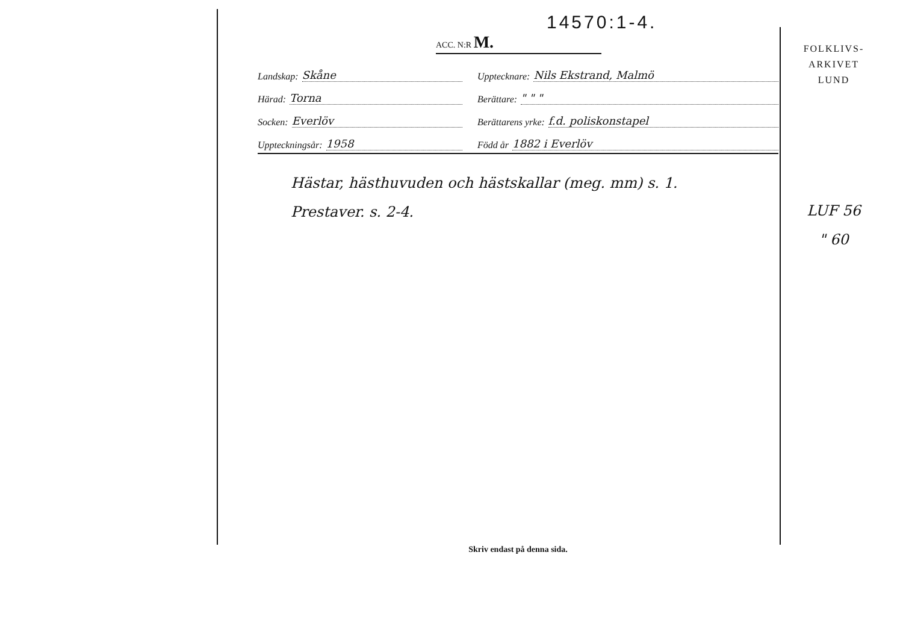14570:1-4.
ACC. N:R M.
Landskap: Skåne
Upptecknare: Nils Ekstrand, Malmö
Härad: Torna
Berättare: " " "
Socken: Everlöv
Berättarens yrke: f.d. poliskonstapel
Uppteckningsår: 1958
Född år 1882 i Everlöv
Hästar, hästhuvuden och hästskallar (meg. mm) s. 1.
Prestaver. s. 2-4.
Skriv endast på denna sida.
FOLKLIVS-
ARKIVET
LUND
LUF 56
" 60